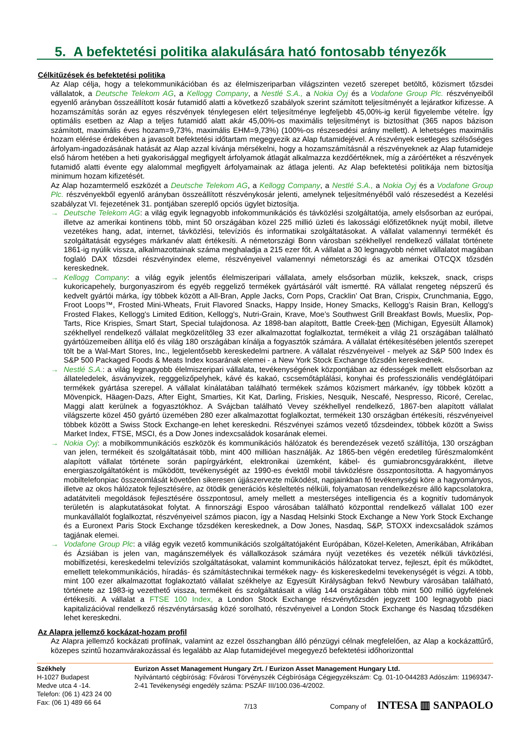5. A befektetési politika alakulására ható fontosabb tényezők
Célkitűzések és befektetési politika
Az Alap célja, hogy a telekommunikációban és az élelmiszeriparban világszinten vezető szerepet betöltő, közismert tőzsdei vállalatok, a Deutsche Telekom AG, a Kellogg Company, a Nestlé S.A., a Nokia Oyj és a Vodafone Group Plc. részvényeiből egyenlő arányban összeállított kosár futamidő alatti a következő szabályok szerint számított teljesítményét a lejáratkor kifizesse. A hozamszámítás során az egyes részvények ténylegesen elért teljesítménye legfeljebb 45,00%-ig kerül figyelembe vételre. Így optimális esetben az Alap a teljes futamidő alatt akár 45,00%-os maximális teljesítményt is biztosíthat (365 napos bázison számított, maximális éves hozam=9,73%, maximális EHM=9,73%) (100%-os részesedési arány mellett). A lehetséges maximális hozam elérése érdekében a javasolt befektetési időtartam megegyezik az Alap futamidejével. A részvények esetleges szélsőséges árfolyam-ingadozásának hatását az Alap azzal kívánja mérsékelni, hogy a hozamszámításnál a részvényeknek az Alap futamideje első három hetében a heti gyakorisággal megfigyelt árfolyamok átlagát alkalmazza kezdőértéknek, míg a záróértéket a részvények futamidő alatti évente egy alalommal megfigyelt árfolyamainak az átlaga jelenti. Az Alap befektetési politikája nem biztosítja minimum hozam kifizetését.
Az Alap hozamtermelő eszközét a Deutsche Telekom AG, a Kellogg Company, a Nestlé S.A., a Nokia Oyj és a Vodafone Group Plc. részvényekből egyenlő arányban összeállított részvénykosár jelenti, amelynek teljesítményéből való részesedést a Kezelési szabályzat VI. fejezetének 31. pontjában szereplő opciós ügylet biztosítja.
→ Deutsche Telekom AG: a világ egyik legnagyobb infokommunikációs és távközlési szolgáltatója, amely elsősorban az európai, illetve az amerikai kontinens több, mint 50 országában közel 225 millió üzleti és lakossági előfizetőknek nyújt mobil, illetve vezetékes hang, adat, internet, távközlési, televíziós és informatikai szolgáltatásokat. A vállalat valamennyi termékét és szolgáltatását egységes márkanév alatt értékesíti. A németországi Bonn városban székhellyel rendelkező vállalat története 1861-ig nyúlik vissza, alkalmazottainak száma meghaladja a 215 ezer főt. A vállalat a 30 legnagyobb német vállalatot magában foglaló DAX tőzsdei részvényindex eleme, részvényeivel valamennyi németországi és az amerikai OTCQX tőzsdén kereskednek.
→ Kellogg Company: a világ egyik jelentős élelmiszeripari vállalata, amely elsősorban müzlik, kekszek, snack, crisps kukoricapehely, burgonyaszirom és egyéb reggeliző termékek gyártásáról vált ismertté. RA vállalat rengeteg népszerű és kedvelt gyártói márka, így többek között a All-Bran, Apple Jacks, Corn Pops, Cracklin’ Oat Bran, Crispix, Crunchmania, Eggo, Froot Loops™, Frosted Mini-Wheats, Fruit Flavored Snacks, Happy Inside, Honey Smacks, Kellogg’s Raisin Bran, Kellogg's Frosted Flakes, Kellogg's Limited Edition, Kellogg's, Nutri-Grain, Krave, Moe’s Southwest Grill Breakfast Bowls, Mueslix, Pop-Tarts, Rice Krispies, Smart Start, Special tulajdonosa. Az 1898-ban alapított, Battle Creek-ben (Michigan, Egyesült Államok) székhellyel rendelkező vállalat megközelítőleg 33 ezer alkalmazottat foglalkoztat, termékeit a világ 21 országában található gyártóüzemeiben állítja elő és világ 180 országában kínálja a fogyasztók számára. A vállalat értékesítésében jelentős szerepet tölt be a Wal-Mart Stores, Inc., legjelentősebb kereskedelmi partnere. A vállalat részvényeivel - melyek az S&P 500 Index és S&P 500 Packaged Foods & Meats Index kosarának elemei - a New York Stock Exchange tőzsdén kereskednek.
→ Nestlé S.A.: a világ legnagyobb élelmiszeripari vállalata, tevékenységének központjában az édességek mellett elsősorban az állateledelek, ásványvizek, regggelizőpelyhek, kávé és kakaó, cscsemőtáplálási, konyhai és professzionális vendéglátóipari termékek gyártása szerepel. A vállalat kínálatában található termékek számos közismert márkanév, így többek között a Mövenpick, Häagen-Dazs, After Eight, Smarties, Kit Kat, Darling, Friskies, Nesquik, Nescafé, Nespresso, Ricoré, Cerelac, Maggi alatt kerülnek a fogyasztókhoz. A Svájcban található Vevey székhellyel rendelkező, 1867-ben alapított vállalat világszerte közel 450 gyártó üzemében 280 ezer alkalmazottat foglalkoztat, termékeit 130 országban értékesíti, részvényeivel többek között a Swiss Stock Exchange-en lehet kereskedni. Részvényei számos vezető tőzsdeindex, többek között a Swiss Market Index, FTSE, MSCI, és a Dow Jones indexcsaládok kosarának elemei.
→ Nokia Oyj: a mobilkommunikációs eszközök és kommunikációs hálózatok és berendezések vezető szállítója, 130 országban van jelen, termékeit és szolgáltatásait több, mint 400 millióan használják. Az 1865-ben végén eredetileg fűrészmalomként alapított vállalat története során papírgyárként, elektronikai üzemként, kábel- és gumiabroncsgyárakként, illetve energiaszolgáltatóként is működött, tevékenységét az 1990-es évektől mobil távközlésre összpontosította. A hagyományos mobiltelefonpiac összeomlását követően sikeresen újjászervezte működést, napjainkban fő tevékenységi köre a hagyományos, illetve az okos hálózatok fejlesztésére, az ötödik generációs késleltetés nélküli, folyamatosan rendelkezésre álló kapcsolatokra, adatátviteli megoldások fejlesztésére összpontosul, amely mellett a mesterséges intelligencia és a kognitív tudományok területén is alapkutatásokat folytat. A finnországi Espoo városában található központtal rendelkező vállalat 100 ezer munkavállalót foglalkoztat, részvényeivel számos piacon, így a Nasdaq Helsinki Stock Exchange a New York Stock Exchange és a Euronext Paris Stock Exchange tőzsdéken kereskednek, a Dow Jones, Nasdaq, S&P, STOXX indexcsaládok számos tagjának elemei.
→ Vodafone Group Plc: a világ egyik vezető kommunikációs szolgáltatójaként Európában, Közel-Keleten, Amerikában, Afrikában és Ázsiában is jelen van, magánszemélyek és vállalkozások számára nyújt vezetékes és vezeték nélküli távközlési, mobilfizetési, kereskedelmi televíziós szolgáltatásokat, valamint kommunikációs hálózatokat tervez, fejleszt, épít és működtet, emellett telekommunikációs, híradás- és számítástechnikai termékek nagy- és kiskereskedelmi tevekenységét is végzi. A több, mint 100 ezer alkalmazottat foglakoztató vállalat székhelye az Egyesült Királyságban fekvő Newbury városában található, története az 1983-ig vezethető vissza, termékeit és szolgáltatásait a világ 144 országában több mint 500 millió ügyfelének értékesíti. A vállalat a FTSE 100 Index, a London Stock Exchange részvénytőzsdén jegyzett 100 legnagyobb piaci kapitalizációval rendelkező részvénytársaság közé sorolható, részvényeivel a London Stock Exchange és Nasdaq tőzsdéken lehet kereskedni.
Az Alapra jellemző kockázat-hozam profil
Az Alapra jellemző kockázati profilnak, valamint az ezzel összhangban álló pénzügyi célnak megfelelően, az Alap a kockázattűrő, közepes szintű hozamvárakozással és legalább az Alap futamidejével megegyező befektetési időhorizonttal
Székhely
H-1027 Budapest
Medve utca 4 -14.
Telefon: (06 1) 423 24 00
Fax: (06 1) 489 66 64
Eurizon Asset Management Hungary Zrt. / Eurizon Asset Management Hungary Ltd.
Nyilvántartó cégbíróság: Fővárosi Törvényszék Cégbírósága Cégjegyzékszám: Cg. 01-10-044283 Adószám: 11969347-2-41 Tevékenységi engedély száma: PSZÁF III/100.036-4/2002.
7/13 Company of INTESA ▥ SANPAOLO